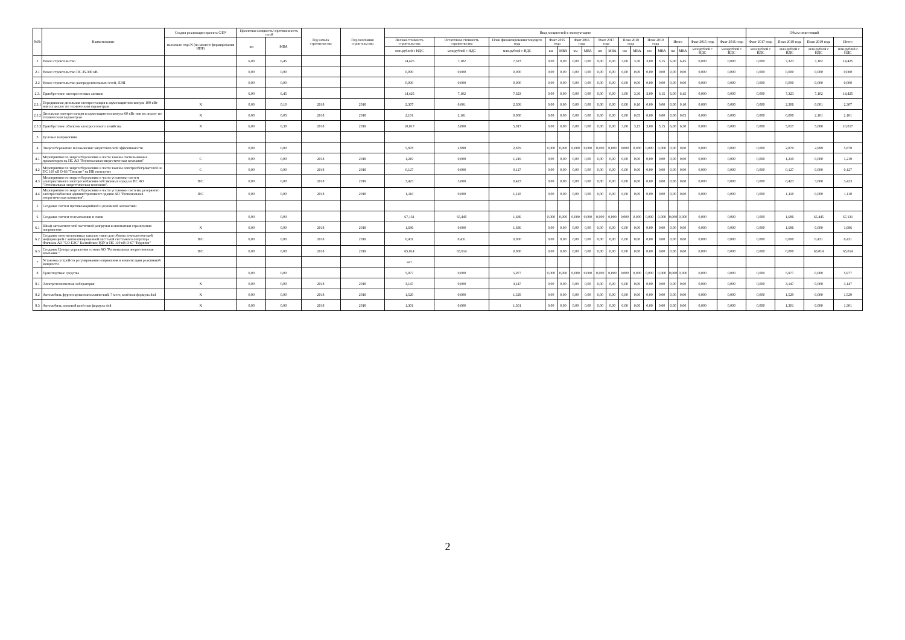| №№ | Наименование | Стадия реализации проекта С/П* | Проектная мощность/ протяженность сетей | | Год начала строительства | Год окончания строительства | Ввод мощностей в эксплуатацию | | | | | | | | | | | | | | | | | Объем инвестиций | | | |
| --- | --- | --- | --- | --- | --- | --- | --- | --- | --- | --- | --- | --- | --- | --- | --- | --- | --- | --- | --- | --- | --- | --- | --- | --- | --- | --- | --- |
| | | на начало года N (на момент формирования ИПР) | км | МВА | | | Полная стоимость строительства | Остаточная стоимость строительства | План финансирования текущего года | Факт 2015 года | | Факт 2016 года | | Факт 2017 года | | План 2018 года | | План 2019 года | | Итого | | Факт 2015 года | Факт 2016 года | Факт 2017 года | План 2018 года | План 2019 года | Итого |
| | | | | | | | млн.рублей с НДС | млн.рублей с НДС | млн.рублей с НДС | км | МВА | км | МВА | км | МВА | км | МВА | км | МВА | км | МВА | млн.рублей с НДС | млн.рублей с НДС | млн.рублей с НДС | млн.рублей с НДС | млн.рублей с НДС | млн.рублей с НДС |
| 2 | Новое строительство | | 6,00 | 6,45 | | | 14,425 | 7,102 | 7,323 | 0,00 | 0,00 | 0,00 | 0,00 | 0,00 | 0,00 | 3,00 | 3,30 | 3,00 | 3,15 | 6,00 | 6,45 | 0,000 | 0,000 | 0,000 | 7,323 | 7,102 | 14,425 |
| 2.1 | Новое строительство ПС 35-330 кВ | | 0,00 | 0,00 | | | 0,000 | 0,000 | 0,000 | 0,00 | 0,00 | 0,00 | 0,00 | 0,00 | 0,00 | 0,00 | 0,00 | 0,00 | 0,00 | 0,00 | 0,00 | 0,000 | 0,000 | 0,000 | 0,000 | 0,000 | 0,000 |
| 2.2 | Новое строительство распределительных сетей, ЛЭП | | 0,00 | 0,00 | | | 0,000 | 0,000 | 0,000 | 0,00 | 0,00 | 0,00 | 0,00 | 0,00 | 0,00 | 0,00 | 0,00 | 0,00 | 0,00 | 0,00 | 0,00 | 0,000 | 0,000 | 0,000 | 0,000 | 0,000 | 0,000 |
| 2.3. | Приобретение электросетевых активов | | 6,00 | 6,45 | | | 14,425 | 7,102 | 7,323 | 0,00 | 0,00 | 0,00 | 0,00 | 0,00 | 0,00 | 3,00 | 3,30 | 3,00 | 3,15 | 6,00 | 6,45 | 0,000 | 0,000 | 0,000 | 7,323 | 7,102 | 14,425 |
| 2.3.1 | Передвижная дизельная электростанция в шумозащитном кожухе 100 кВт или их аналог по техническим параметрам | Х | 0,00 | 0,10 | 2018 | 2018 | 2,307 | 0,001 | 2,306 | 0,00 | 0,00 | 0,00 | 0,00 | 0,00 | 0,00 | 0,00 | 0,10 | 0,00 | 0,00 | 0,00 | 0,10 | 0,000 | 0,000 | 0,000 | 2,306 | 0,001 | 2,307 |
| 2.3.2 | Дизельная электростанция в шумозащитном кожухе 60 кВт или их аналог по техническим параметрам | Х | 0,00 | 0,05 | 2018 | 2018 | 2,101 | 2,101 | 0,000 | 0,00 | 0,00 | 0,00 | 0,00 | 0,00 | 0,00 | 0,00 | 0,05 | 0,00 | 0,00 | 0,00 | 0,05 | 0,000 | 0,000 | 0,000 | 0,000 | 2,101 | 2,101 |
| 2.3.3 | Приобретение объектов электросетевого хозяйства | Х | 6,00 | 6,30 | 2018 | 2019 | 10,017 | 5,000 | 5,017 | 0,00 | 0,00 | 0,00 | 0,00 | 0,00 | 0,00 | 3,00 | 3,15 | 3,00 | 3,15 | 6,00 | 6,30 | 0,000 | 0,000 | 0,000 | 5,017 | 5,000 | 10,017 |
| 3 | Целевые направления | | | | | | | | | | | | | | | | | | | | | | | | | | |
| 4 | Энергосбережение и повышение энергетической эффективности | | 0,00 | 0,00 | | | 5,878 | 2,999 | 2,879 | 0,000 | 0,000 | 0,000 | 0,000 | 0,000 | 0,000 | 0,000 | 0,000 | 0,000 | 0,000 | 0,00 | 0,00 | 0,000 | 0,000 | 0,000 | 2,879 | 2,999 | 5,878 |
| 4.1 | Мероприятия по энергосбережению в части замены светильников и прожекторов на ПС АО "Региональная энергетическая компания" | С | 0,00 | 0,00 | 2018 | 2018 | 1,219 | 0,000 | 1,219 | 0,00 | 0,00 | 0,00 | 0,00 | 0,00 | 0,00 | 0,00 | 0,00 | 0,00 | 0,00 | 0,00 | 0,00 | 0,000 | 0,000 | 0,000 | 1,219 | 0,000 | 1,219 |
| 4.2 | Мероприятия по энергосбережению в части замены электрообогревателей на ПС 110 кВ О-66 "Тильзит" на ИК отопление | С | 0,00 | 0,00 | 2018 | 2018 | 0,127 | 0,000 | 0,127 | 0,00 | 0,00 | 0,00 | 0,00 | 0,00 | 0,00 | 0,00 | 0,00 | 0,00 | 0,00 | 0,00 | 0,00 | 0,000 | 0,000 | 0,000 | 0,127 | 0,000 | 0,127 |
| 4.3 | Мероприятия по энергосбережению в части установки систем альтернативного электроснабжения собственных нужд на ПС АО "Региональная энергетическая компания". | П/С | 0,00 | 0,00 | 2018 | 2019 | 3,423 | 3,000 | 0,423 | 0,00 | 0,00 | 0,00 | 0,00 | 0,00 | 0,00 | 0,00 | 0,00 | 0,00 | 0,00 | 0,00 | 0,00 | 0,000 | 0,000 | 0,000 | 0,423 | 3,000 | 3,423 |
| 4.4 | Мероприятия по энергосбережению в части установки системы резервного электроснабжения административного здания АО "Региональная энергетическая компания". | П/С | 0,00 | 0,00 | 2018 | 2018 | 1,110 | 0,000 | 1,110 | 0,00 | 0,00 | 0,00 | 0,00 | 0,00 | 0,00 | 0,00 | 0,00 | 0,00 | 0,00 | 0,00 | 0,00 | 0,000 | 0,000 | 0,000 | 1,110 | 0,000 | 1,110 |
| 5 | Создание систем противоаварийной и режимной автоматики | | | | | | | | | | | | | | | | | | | | | | | | | | |
| 6 | Создание систем телемеханики и связи | | 0,00 | 0,00 | | | 67,131 | 65,445 | 1,686 | 0,000 | 0,000 | 0,000 | 0,000 | 0,000 | 0,000 | 0,000 | 0,000 | 0,000 | 0,000 | 0,000 | 0,000 | 0,000 | 0,000 | 0,000 | 1,686 | 65,445 | 67,131 |
| 6.1 | Шкаф автоматической частотной разгрузки и автоматики ограничения напряжения | Х | 0,00 | 0,00 | 2018 | 2018 | 1,686 | 0,000 | 1,686 | 0,00 | 0,00 | 0,00 | 0,00 | 0,00 | 0,00 | 0,00 | 0,00 | 0,00 | 0,00 | 0,00 | 0,00 | 0,000 | 0,000 | 0,000 | 1,686 | 0,000 | 1,686 |
| 6.2 | Создание опто-волоконных каналов связи для обмена технологической информацией с автоматизированной системой системного оператора Филиала АО "СО ЕЭС" Балтийское РДУ и ПС 110 кВ О-67 "Родники" | П/С | 0,00 | 0,00 | 2018 | 2019 | 0,431 | 0,431 | 0,000 | 0,00 | 0,00 | 0,00 | 0,00 | 0,00 | 0,00 | 0,00 | 0,00 | 0,00 | 0,00 | 0,00 | 0,00 | 0,000 | 0,000 | 0,000 | 0,000 | 0,431 | 0,431 |
| 6.3 | Создание Центра управления сетями АО "Региональная энергетическая компания " | П/С | 0,00 | 0,00 | 2018 | 2019 | 65,014 | 65,014 | 0,000 | 0,00 | 0,00 | 0,00 | 0,00 | 0,00 | 0,00 | 0,00 | 0,00 | 0,00 | 0,00 | 0,00 | 0,00 | 0,000 | 0,000 | 0,000 | 0,000 | 65,014 | 65,014 |
| 7 | Установка устройств регулирования напряжения и компенсации реактивной мощности | | | | | | нет | | | | | | | | | | | | | | | | | | | | |
| 8 | Транспортные средства | | 0,00 | 0,00 | | | 5,977 | 0,000 | 5,977 | 0,000 | 0,000 | 0,000 | 0,000 | 0,000 | 0,000 | 0,000 | 0,000 | 0,000 | 0,000 | 0,000 | 0,000 | 0,000 | 0,000 | 0,000 | 5,977 | 0,000 | 5,977 |
| 8.1 | Электротехническая лаборатория | Х | 0,00 | 0,00 | 2018 | 2018 | 3,147 | 0,000 | 3,147 | 0,00 | 0,00 | 0,00 | 0,00 | 0,00 | 0,00 | 0,00 | 0,00 | 0,00 | 0,00 | 0,00 | 0,00 | 0,000 | 0,000 | 0,000 | 3,147 | 0,000 | 3,147 |
| 8.2 | Автомобиль фургон цельнометаллический, 7 мест, колёсная формула 4х4 | Х | 0,00 | 0,00 | 2018 | 2018 | 1,529 | 0,000 | 1,529 | 0,00 | 0,00 | 0,00 | 0,00 | 0,00 | 0,00 | 0,00 | 0,00 | 0,00 | 0,00 | 0,00 | 0,00 | 0,000 | 0,000 | 0,000 | 1,529 | 0,000 | 1,529 |
| 8.3 | Автомобиль легковой колёсная формула 4х4 | Х | 0,00 | 0,00 | 2018 | 2018 | 1,301 | 0,000 | 1,301 | 0,00 | 0,00 | 0,00 | 0,00 | 0,00 | 0,00 | 0,00 | 0,00 | 0,00 | 0,00 | 0,00 | 0,00 | 0,000 | 0,000 | 0,000 | 1,301 | 0,000 | 1,301 |
2